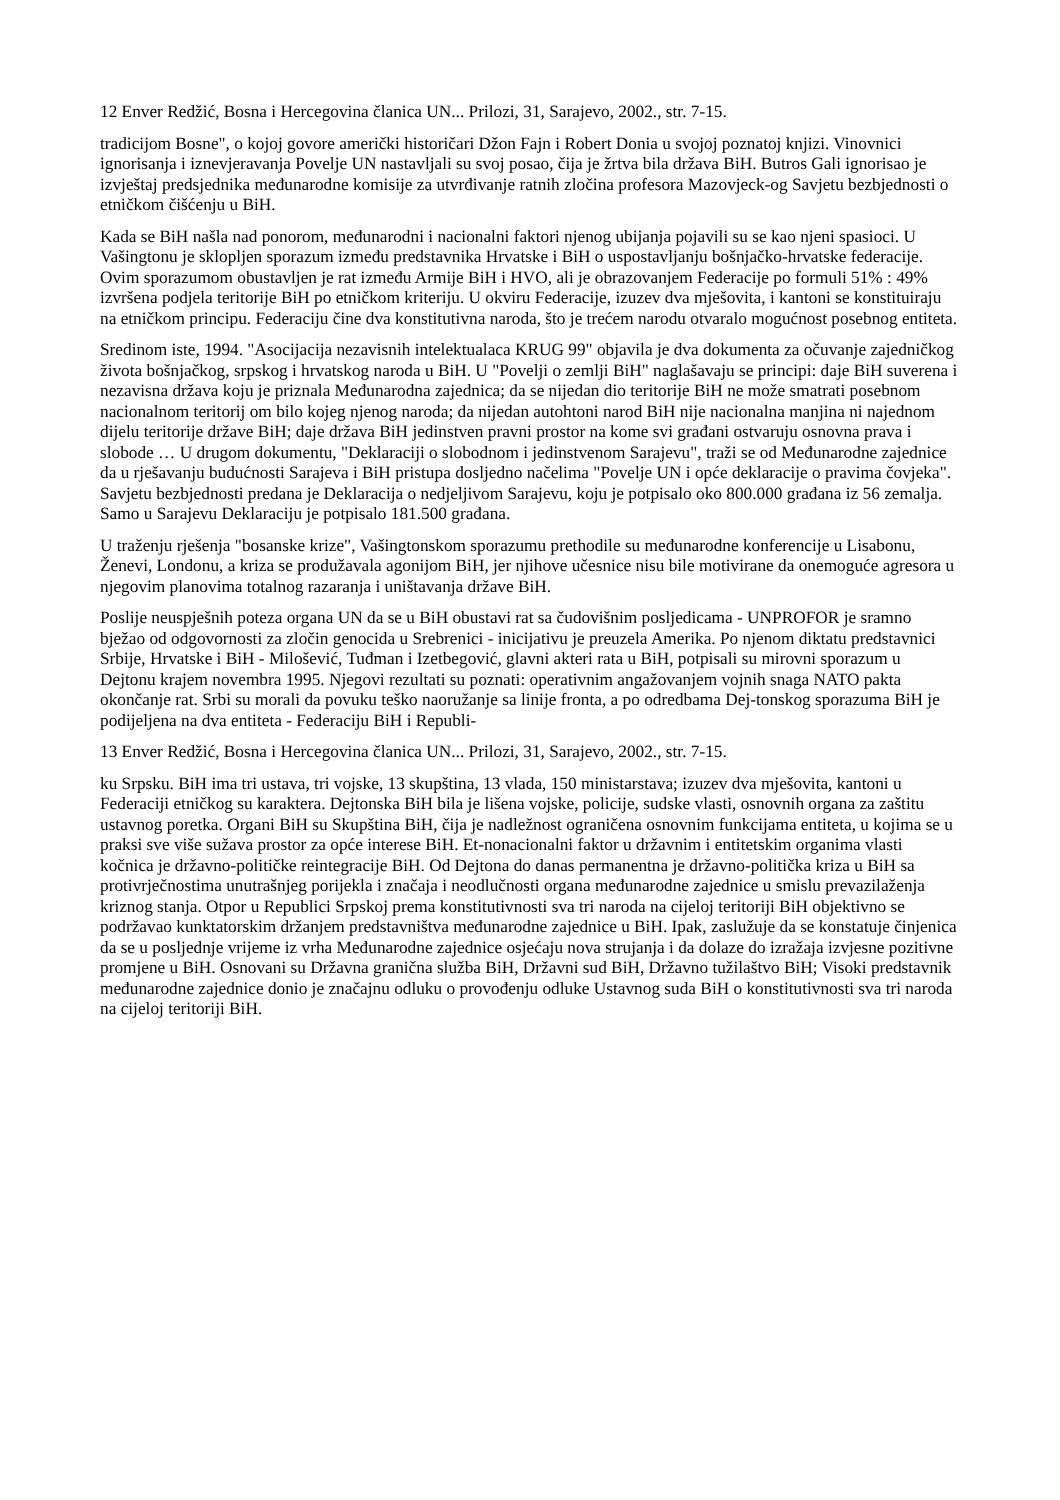12 Enver Redžić, Bosna i Hercegovina članica UN... Prilozi, 31, Sarajevo, 2002., str. 7-15.
tradicijom Bosne", o kojoj govore američki historičari Džon Fajn i Robert Donia u svojoj poznatoj knjizi. Vinovnici ignorisanja i iznevjeravanja Povelje UN nastavljali su svoj posao, čija je žrtva bila država BiH. Butros Gali ignorisao je izvještaj predsjednika međunarodne komisije za utvrđivanje ratnih zločina profesora Mazovjeck-og Savjetu bezbjednosti o etničkom čišćenju u BiH.
Kada se BiH našla nad ponorom, međunarodni i nacionalni faktori njenog ubijanja pojavili su se kao njeni spasioci. U Vašingtonu je sklopljen sporazum između predstavnika Hrvatske i BiH o uspostavljanju bošnjačko-hrvatske federacije. Ovim sporazumom obustavljen je rat između Armije BiH i HVO, ali je obrazovanjem Federacije po formuli 51% : 49% izvršena podjela teritorije BiH po etničkom kriteriju. U okviru Federacije, izuzev dva mješovita, i kantoni se konstituiraju na etničkom principu. Federaciju čine dva konstitutivna naroda, što je trećem narodu otvaralo mogućnost posebnog entiteta.
Sredinom iste, 1994. "Asocijacija nezavisnih intelektualaca KRUG 99" objavila je dva dokumenta za očuvanje zajedničkog života bošnjačkog, srpskog i hrvatskog naroda u BiH. U "Povelji o zemlji BiH" naglašavaju se principi: daje BiH suverena i nezavisna država koju je priznala Međunarodna zajednica; da se nijedan dio teritorije BiH ne može smatrati posebnom nacionalnom teritorij om bilo kojeg njenog naroda; da nijedan autohtoni narod BiH nije nacionalna manjina ni najednom dijelu teritorije države BiH; daje država BiH jedinstven pravni prostor na kome svi građani ostvaruju osnovna prava i slobode … U drugom dokumentu, "Deklaraciji o slobodnom i jedinstvenom Sarajevu", traži se od Međunarodne zajednice da u rješavanju budućnosti Sarajeva i BiH pristupa dosljedno načelima "Povelje UN i opće deklaracije o pravima čovjeka". Savjetu bezbjednosti predana je Deklaracija o nedjeljivom Sarajevu, koju je potpisalo oko 800.000 građana iz 56 zemalja. Samo u Sarajevu Deklaraciju je potpisalo 181.500 građana.
U traženju rješenja "bosanske krize", Vašingtonskom sporazumu prethodile su međunarodne konferencije u Lisabonu, Ženevi, Londonu, a kriza se produžavala agonijom BiH, jer njihove učesnice nisu bile motivirane da onemoguće agresora u njegovim planovima totalnog razaranja i uništavanja države BiH.
Poslije neuspješnih poteza organa UN da se u BiH obustavi rat sa čudovišnim posljedicama - UNPROFOR je sramno bježao od odgovornosti za zločin genocida u Srebrenici - inicijativu je preuzela Amerika. Po njenom diktatu predstavnici Srbije, Hrvatske i BiH - Milošević, Tuđman i Izetbegović, glavni akteri rata u BiH, potpisali su mirovni sporazum u Dejtonu krajem novembra 1995. Njegovi rezultati su poznati: operativnim angažovanjem vojnih snaga NATO pakta okončanje rat. Srbi su morali da povuku teško naoružanje sa linije fronta, a po odredbama Dej-tonskog sporazuma BiH je podijeljena na dva entiteta - Federaciju BiH i Republi-
13 Enver Redžić, Bosna i Hercegovina članica UN... Prilozi, 31, Sarajevo, 2002., str. 7-15.
ku Srpsku. BiH ima tri ustava, tri vojske, 13 skupština, 13 vlada, 150 ministarstava; izuzev dva mješovita, kantoni u Federaciji etničkog su karaktera. Dejtonska BiH bila je lišena vojske, policije, sudske vlasti, osnovnih organa za zaštitu ustavnog poretka. Organi BiH su Skupština BiH, čija je nadležnost ograničena osnovnim funkcijama entiteta, u kojima se u praksi sve više sužava prostor za opće interese BiH. Et-nonacionalni faktor u državnim i entitetskim organima vlasti kočnica je državno-političke reintegracije BiH. Od Dejtona do danas permanentna je državno-politička kriza u BiH sa protivrječnostima unutrašnjeg porijekla i značaja i neodlučnosti organa međunarodne zajednice u smislu prevazilaženja kriznog stanja. Otpor u Republici Srpskoj prema konstitutivnosti sva tri naroda na cijeloj teritoriji BiH objektivno se podržavao kunktatorskim držanjem predstavništva međunarodne zajednice u BiH. Ipak, zaslužuje da se konstatuje činjenica da se u posljednje vrijeme iz vrha Međunarodne zajednice osjećaju nova strujanja i da dolaze do izražaja izvjesne pozitivne promjene u BiH. Osnovani su Državna granična služba BiH, Državni sud BiH, Državno tužilaštvo BiH; Visoki predstavnik međunarodne zajednice donio je značajnu odluku o provođenju odluke Ustavnog suda BiH o konstitutivnosti sva tri naroda na cijeloj teritoriji BiH.